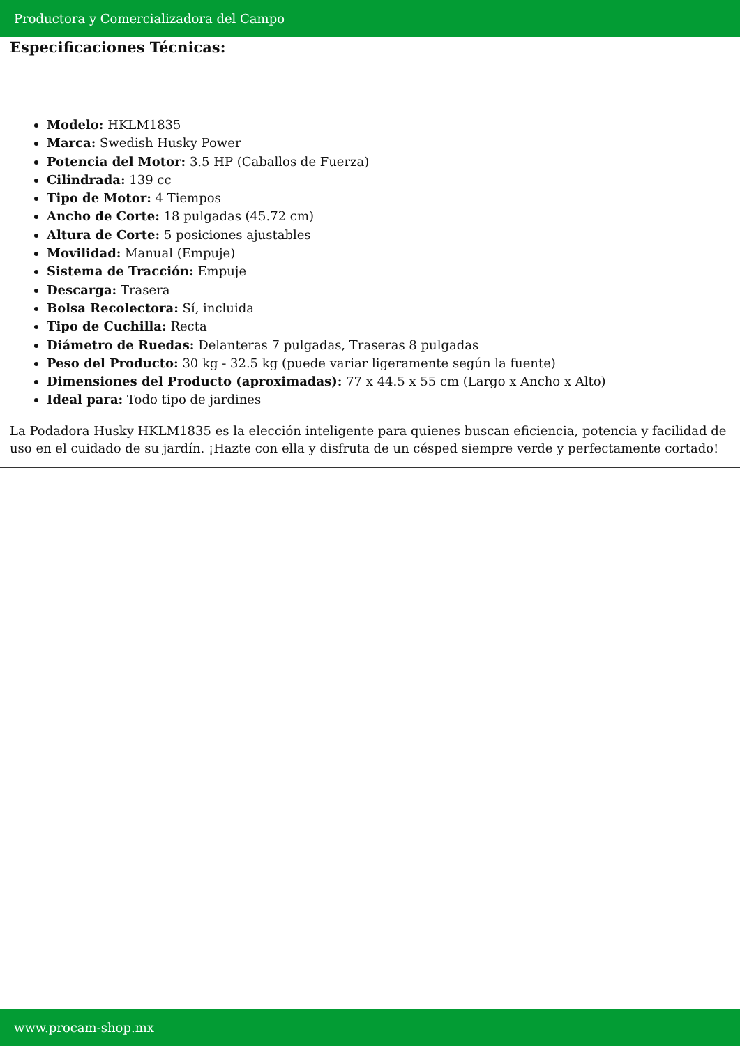Productora y Comercializadora del Campo
Especificaciones Técnicas:
Modelo: HKLM1835
Marca: Swedish Husky Power
Potencia del Motor: 3.5 HP (Caballos de Fuerza)
Cilindrada: 139 cc
Tipo de Motor: 4 Tiempos
Ancho de Corte: 18 pulgadas (45.72 cm)
Altura de Corte: 5 posiciones ajustables
Movilidad: Manual (Empuje)
Sistema de Tracción: Empuje
Descarga: Trasera
Bolsa Recolectora: Sí, incluida
Tipo de Cuchilla: Recta
Diámetro de Ruedas: Delanteras 7 pulgadas, Traseras 8 pulgadas
Peso del Producto: 30 kg - 32.5 kg (puede variar ligeramente según la fuente)
Dimensiones del Producto (aproximadas): 77 x 44.5 x 55 cm (Largo x Ancho x Alto)
Ideal para: Todo tipo de jardines
La Podadora Husky HKLM1835 es la elección inteligente para quienes buscan eficiencia, potencia y facilidad de uso en el cuidado de su jardín. ¡Hazte con ella y disfruta de un césped siempre verde y perfectamente cortado!
www.procam-shop.mx